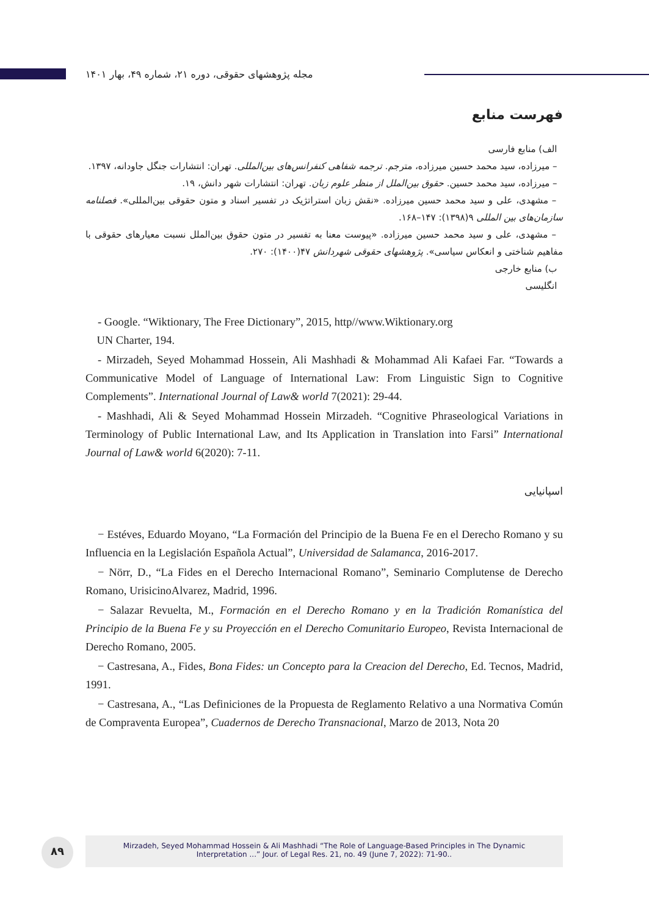مجله پژوهشهای حقوقی، دوره ۲۱، شماره ۴۹، بهار ۱۴۰۱
فهرست منابع
الف) منابع فارسی
– میرزاده، سید محمد حسین میرزاده، مترجم. ترجمه شفاهی کنفرانس‌های بین‌المللی. تهران: انتشارات جنگل جاودانه، ۱۳۹۷.
– میرزاده، سید محمد حسین. حقوق بین‌الملل از منظر علوم زبان. تهران: انتشارات شهر دانش، ۱۹.
– مشهدی، علی و سید محمد حسین میرزاده. «نقش زبان استراتژیک در تفسیر اسناد و متون حقوقی بین‌المللی». فصلنامه سازمان‌های بین المللی ۹(۱۳۹۸): ۱۴۷–۱۶۸.
– مشهدی، علی و سید محمد حسین میرزاده. «پیوست معنا به تفسیر در متون حقوق بین‌الملل نسبت معیارهای حقوقی با مفاهیم شناختی و انعکاس سیاسی». پژوهشهای حقوقی شهردانش ۴۷(۱۴۰۰): ۲۷۰.
ب) منابع خارجی
انگلیسی
- Google. “Wiktionary, The Free Dictionary”, 2015, http//www.Wiktionary.org
UN Charter, 194.
- Mirzadeh, Seyed Mohammad Hossein, Ali Mashhadi & Mohammad Ali Kafaei Far. “Towards a Communicative Model of Language of International Law: From Linguistic Sign to Cognitive Complements”. International Journal of Law& world 7(2021): 29-44.
- Mashhadi, Ali & Seyed Mohammad Hossein Mirzadeh. “Cognitive Phraseological Variations in Terminology of Public International Law, and Its Application in Translation into Farsi” International Journal of Law& world 6(2020): 7-11.
اسپانیایی
− Estéves, Eduardo Moyano, “La Formación del Principio de la Buena Fe en el Derecho Romano y su Influencia en la Legislación Española Actual”, Universidad de Salamanca, 2016-2017.
− Nörr, D., “La Fides en el Derecho Internacional Romano”, Seminario Complutense de Derecho Romano, UrisicinoAlvarez, Madrid, 1996.
− Salazar Revuelta, M., Formación en el Derecho Romano y en la Tradición Romanística del Principio de la Buena Fe y su Proyección en el Derecho Comunitario Europeo, Revista Internacional de Derecho Romano, 2005.
− Castresana, A., Fides, Bona Fides: un Concepto para la Creacion del Derecho, Ed. Tecnos, Madrid, 1991.
− Castresana, A., “Las Definiciones de la Propuesta de Reglamento Relativo a una Normativa Común de Compraventa Europea”, Cuadernos de Derecho Transnacional, Marzo de 2013, Nota 20
۸۹
Mirzadeh, Seyed Mohammad Hossein & Ali Mashhadi “The Role of Language-Based Principles in The Dynamic
Interpretation ...” Jour. of Legal Res. 21, no. 49 (June 7, 2022): 71-90..